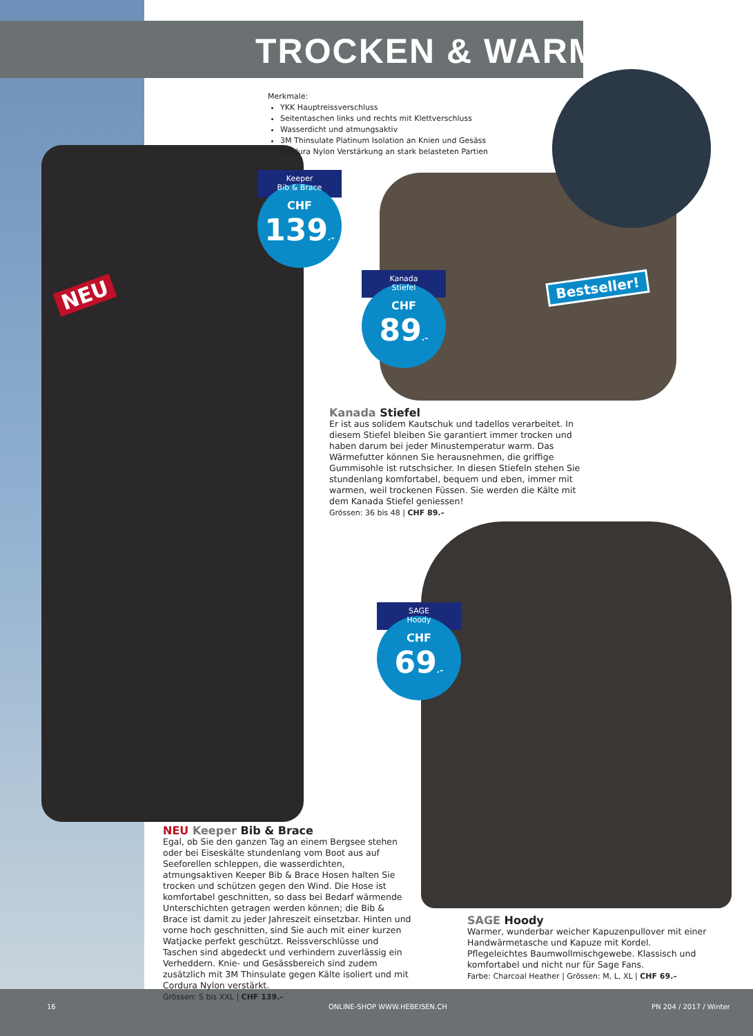TROCKEN & WARM
Merkmale:
YKK Hauptreissverschluss
Seitentaschen links und rechts mit Klettverschluss
Wasserdicht und atmungsaktiv
3M Thinsulate Platinum Isolation an Knien und Gesäss
Cordura Nylon Verstärkung an stark belasteten Partien
NEU
Keeper
Bib & Brace
CHF
139.–
Kanada
Stiefel
CHF
89.–
Bestseller!
SAGE
Hoody
CHF
69.–
Kanada Stiefel
Er ist aus solidem Kautschuk und tadellos verarbeitet. In diesem Stiefel bleiben Sie garantiert immer trocken und haben darum bei jeder Minustemperatur warm. Das Wärmefutter können Sie herausnehmen, die griffige Gummisohle ist rutschsicher. In diesen Stiefeln stehen Sie stundenlang komfortabel, bequem und eben, immer mit warmen, weil trockenen Füssen. Sie werden die Kälte mit dem Kanada Stiefel geniessen!
Grössen: 36 bis 48 | CHF 89.–
NEU Keeper Bib & Brace
Egal, ob Sie den ganzen Tag an einem Bergsee stehen oder bei Eiseskälte stundenlang vom Boot aus auf Seeforellen schleppen, die wasserdichten, atmungsaktiven Keeper Bib & Brace Hosen halten Sie trocken und schützen gegen den Wind. Die Hose ist komfortabel geschnitten, so dass bei Bedarf wärmende Unterschichten getragen werden können; die Bib & Brace ist damit zu jeder Jahreszeit einsetzbar. Hinten und vorne hoch geschnitten, sind Sie auch mit einer kurzen Watjacke perfekt geschützt. Reissverschlüsse und Taschen sind abgedeckt und verhindern zuverlässig ein Verheddern. Knie- und Gesässbereich sind zudem zusätzlich mit 3M Thinsulate gegen Kälte isoliert und mit Cordura Nylon verstärkt.
Grössen: S bis XXL | CHF 139.–
SAGE Hoody
Warmer, wunderbar weicher Kapuzenpullover mit einer Handwärmetasche und Kapuze mit Kordel. Pflegeleichtes Baumwollmischgewebe. Klassisch und komfortabel und nicht nur für Sage Fans.
Farbe: Charcoal Heather | Grössen: M, L, XL | CHF 69.–
16 ONLINE-SHOP WWW.HEBEISEN.CH PN 204 / 2017 / Winter